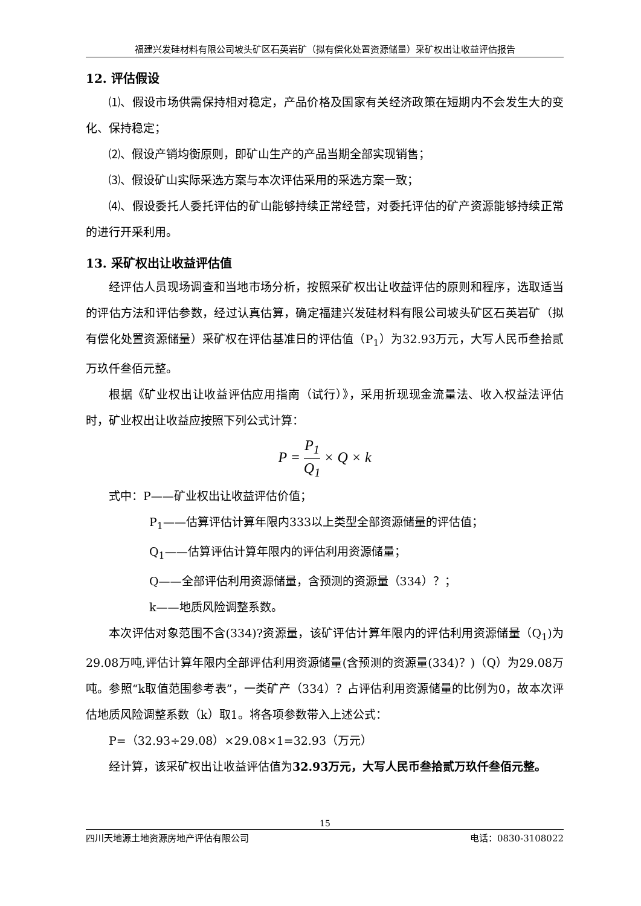福建兴发硅材料有限公司坡头矿区石英岩矿（拟有偿化处置资源储量）采矿权出让收益评估报告
12. 评估假设
⑴、假设市场供需保持相对稳定，产品价格及国家有关经济政策在短期内不会发生大的变化、保持稳定；
⑵、假设产销均衡原则，即矿山生产的产品当期全部实现销售；
⑶、假设矿山实际采选方案与本次评估采用的采选方案一致；
⑷、假设委托人委托评估的矿山能够持续正常经营，对委托评估的矿产资源能够持续正常的进行开采利用。
13. 采矿权出让收益评估值
经评估人员现场调查和当地市场分析，按照采矿权出让收益评估的原则和程序，选取适当的评估方法和评估参数，经过认真估算，确定福建兴发硅材料有限公司坡头矿区石英岩矿（拟有偿化处置资源储量）采矿权在评估基准日的评估值（P<sub>1</sub>）为32.93万元，大写人民币叁拾贰万玖仟叁佰元整。
根据《矿业权出让收益评估应用指南（试行）》，采用折现现金流量法、收入权益法评估时，矿业权出让收益应按照下列公式计算：
P = P<sub>1</sub> Q<sub>1</sub> × Q × k
式中：P——矿业权出让收益评估价值；
P<sub>1</sub>——估算评估计算年限内333以上类型全部资源储量的评估值；
Q<sub>1</sub>——估算评估计算年限内的评估利用资源储量；
Q——全部评估利用资源储量，含预测的资源量（334）？；
k——地质风险调整系数。
本次评估对象范围不含(334)?资源量，该矿评估计算年限内的评估利用资源储量（Q<sub>1</sub>)为29.08万吨,评估计算年限内全部评估利用资源储量(含预测的资源量(334)？)（Q）为29.08万吨。参照“k取值范围参考表”，一类矿产（334）？占评估利用资源储量的比例为0，故本次评估地质风险调整系数（k）取1。将各项参数带入上述公式：
P=（32.93÷29.08）×29.08×1=32.93（万元）
经计算，该采矿权出让收益评估值为32.93万元，大写人民币叁拾贰万玖仟叁佰元整。
15
四川天地源土地资源房地产评估有限公司 电话：0830-3108022